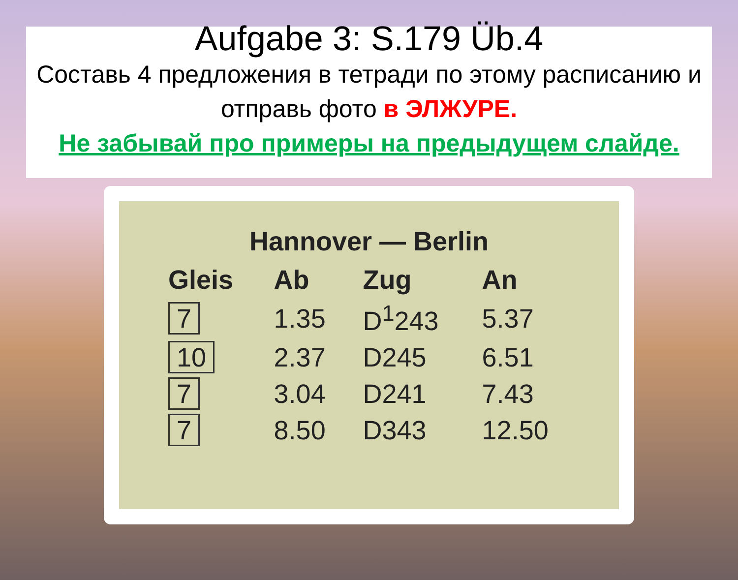Aufgabe 3: S.179 Üb.4
Составь 4 предложения в тетради по этому расписанию и отправь фото в ЭЛЖУРЕ.
Не забывай про примеры на предыдущем слайде.
Hannover — Berlin
| Gleis | Ab | Zug | An |
| --- | --- | --- | --- |
| 7 | 1.35 | D<sup>1</sup>243 | 5.37 |
| 10 | 2.37 | D245 | 6.51 |
| 7 | 3.04 | D241 | 7.43 |
| 7 | 8.50 | D343 | 12.50 |